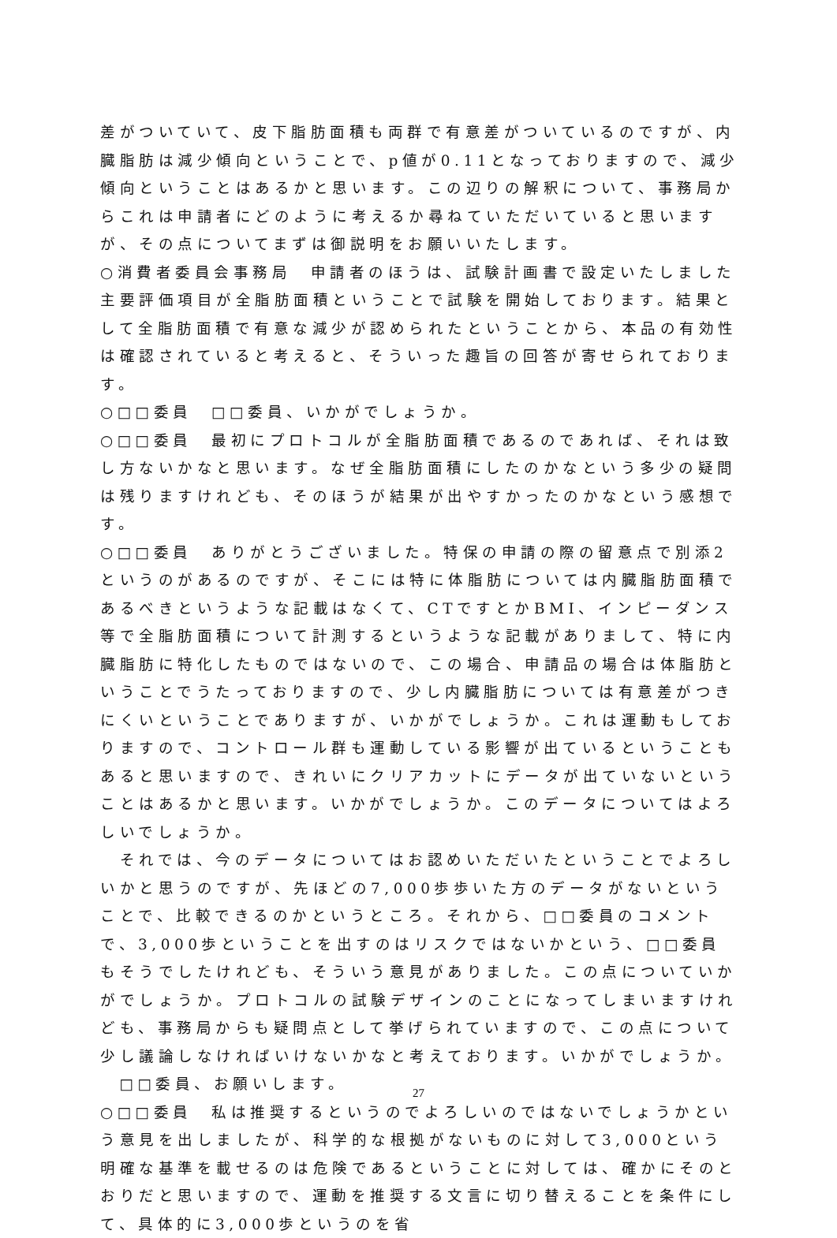差がついていて、皮下脂肪面積も両群で有意差がついているのですが、内臓脂肪は減少傾向ということで、p値が0.11となっておりますので、減少傾向ということはあるかと思います。この辺りの解釈について、事務局からこれは申請者にどのように考えるか尋ねていただいていると思いますが、その点についてまずは御説明をお願いいたします。
○消費者委員会事務局　申請者のほうは、試験計画書で設定いたしました主要評価項目が全脂肪面積ということで試験を開始しております。結果として全脂肪面積で有意な減少が認められたということから、本品の有効性は確認されていると考えると、そういった趣旨の回答が寄せられております。
○□□委員　□□委員、いかがでしょうか。
○□□委員　最初にプロトコルが全脂肪面積であるのであれば、それは致し方ないかなと思います。なぜ全脂肪面積にしたのかなという多少の疑問は残りますけれども、そのほうが結果が出やすかったのかなという感想です。
○□□委員　ありがとうございました。特保の申請の際の留意点で別添2というのがあるのですが、そこには特に体脂肪については内臓脂肪面積であるべきというような記載はなくて、CTですとかBMI、インピーダンス等で全脂肪面積について計測するというような記載がありまして、特に内臓脂肪に特化したものではないので、この場合、申請品の場合は体脂肪ということでうたっておりますので、少し内臓脂肪については有意差がつきにくいということでありますが、いかがでしょうか。これは運動もしておりますので、コントロール群も運動している影響が出ているということもあると思いますので、きれいにクリアカットにデータが出ていないということはあるかと思います。いかがでしょうか。このデータについてはよろしいでしょうか。
　それでは、今のデータについてはお認めいただいたということでよろしいかと思うのですが、先ほどの7,000歩歩いた方のデータがないということで、比較できるのかというところ。それから、□□委員のコメントで、3,000歩ということを出すのはリスクではないかという、□□委員もそうでしたけれども、そういう意見がありました。この点についていかがでしょうか。プロトコルの試験デザインのことになってしまいますけれども、事務局からも疑問点として挙げられていますので、この点について少し議論しなければいけないかなと考えております。いかがでしょうか。
　□□委員、お願いします。
○□□委員　私は推奨するというのでよろしいのではないでしょうかという意見を出しましたが、科学的な根拠がないものに対して3,000という明確な基準を載せるのは危険であるということに対しては、確かにそのとおりだと思いますので、運動を推奨する文言に切り替えることを条件にして、具体的に3,000歩というのを省
27